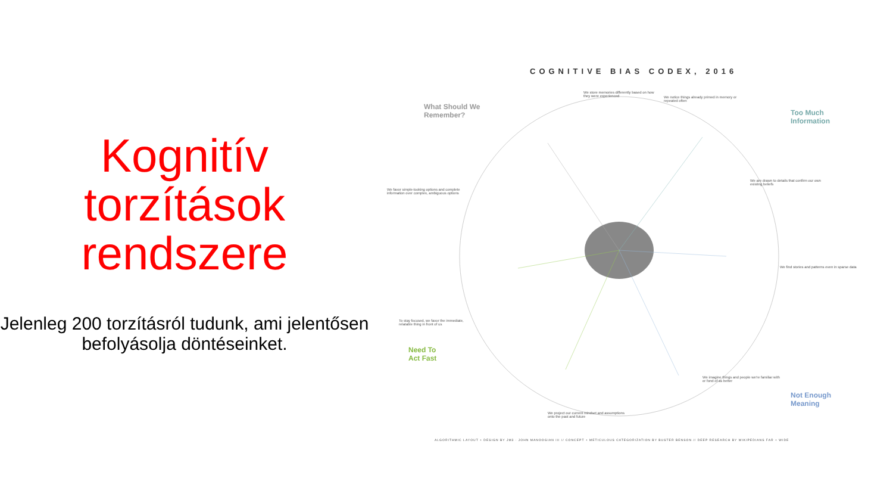Kognitív torzítások rendszere
Jelenleg 200 torzításról tudunk, ami jelentősen befolyásolja döntéseinket.
COGNITIVE BIAS CODEX, 2016
What Should We
Remember?
Too Much
Information
Need To
Act Fast
Not Enough
Meaning
We store memories differently based on how they were experienced
We notice things already primed in memory or repeated often
We are drawn to details that confirm our own existing beliefs
We find stories and patterns even in sparse data
We imagine things and people we're familiar with or fond of as better
We favor simple-looking options and complete information over complex, ambiguous options
To stay focused, we favor the immediate, relatable thing in front of us
We project our current mindset and assumptions onto the past and future
ALGORITHMIC LAYOUT + DESIGN BY JM3 · JOHN MANOOGIAN III // CONCEPT + METICULOUS CATEGORIZATION BY BUSTER BENSON // DEEP RESEARCH BY WIKIPEDIANS FAR + WIDE